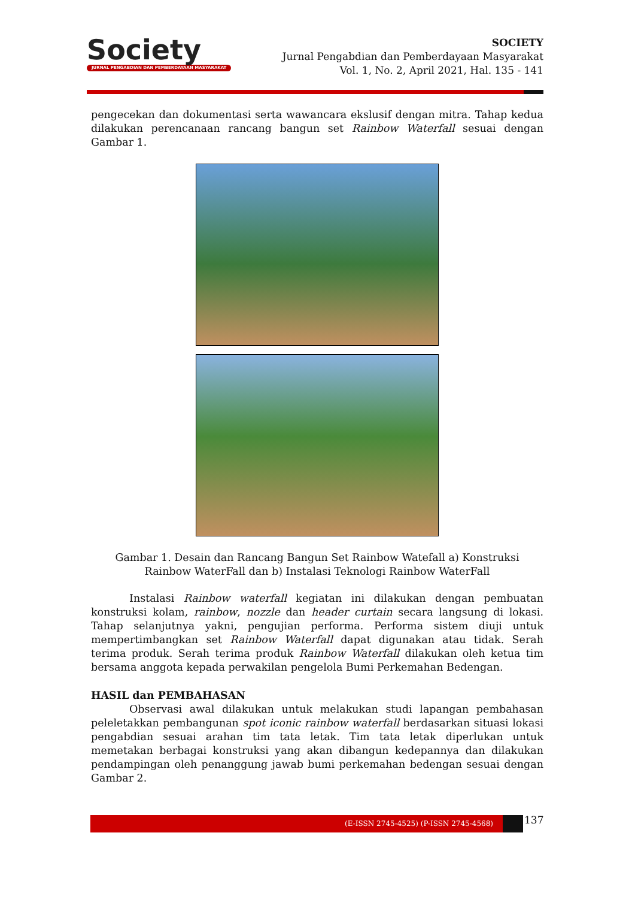Society
JURNAL PENGABDIAN DAN PEMBERDAYAAN MASYARAKAT
SOCIETY
Jurnal Pengabdian dan Pemberdayaan Masyarakat
Vol. 1, No. 2, April 2021, Hal. 135 - 141
pengecekan dan dokumentasi serta wawancara ekslusif dengan mitra. Tahap kedua dilakukan perencanaan rancang bangun set Rainbow Waterfall sesuai dengan Gambar 1.
Gambar 1. Desain dan Rancang Bangun Set Rainbow Watefall a) Konstruksi Rainbow WaterFall dan b) Instalasi Teknologi Rainbow WaterFall
Instalasi Rainbow waterfall kegiatan ini dilakukan dengan pembuatan konstruksi kolam, rainbow, nozzle dan header curtain secara langsung di lokasi. Tahap selanjutnya yakni, pengujian performa. Performa sistem diuji untuk mempertimbangkan set Rainbow Waterfall dapat digunakan atau tidak. Serah terima produk. Serah terima produk Rainbow Waterfall dilakukan oleh ketua tim bersama anggota kepada perwakilan pengelola Bumi Perkemahan Bedengan.
HASIL dan PEMBAHASAN
Observasi awal dilakukan untuk melakukan studi lapangan pembahasan peleletakkan pembangunan spot iconic rainbow waterfall berdasarkan situasi lokasi pengabdian sesuai arahan tim tata letak. Tim tata letak diperlukan untuk memetakan berbagai konstruksi yang akan dibangun kedepannya dan dilakukan pendampingan oleh penanggung jawab bumi perkemahan bedengan sesuai dengan Gambar 2.
(E-ISSN 2745-4525) (P-ISSN 2745-4568) 137